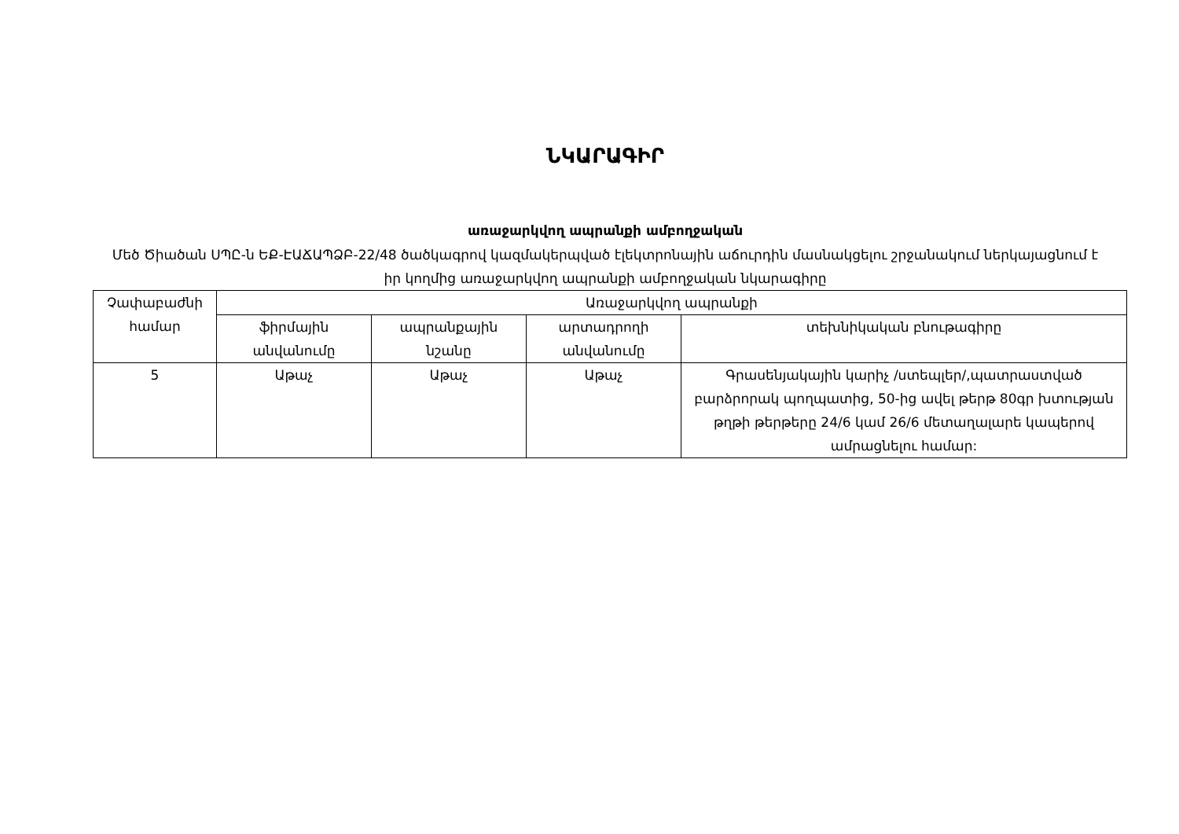ՆԿԱՐԱԳԻՐ
առաջարկվող ապրանքի ամբողջական
Մեծ Ծիածան ՍՊԸ-ն ԵՔ-ԷԱՃԱՊՁԲ-22/48 ծածկագրով կազմակերպված էլեկտրոնային աճուրդին մասնակցելու շրջանակում ներկայացնում է իր կողմից առաջարկվող ապրանքի ամբողջական նկարագիրը
| Չափաբաժնի համար | Առաջարկվող ապրանքի | | | |
| --- | --- | --- | --- | --- |
| | ֆիրմային անվանումը | ապրանքային նշանը | արտադրողի անվանումը | տեխնիկական բնութագիրը |
| 5 | Աթաչ | Աթաչ | Աթաչ | Գրասենյակային կարիչ /ստեպլեր/,պատրաստված բարձրորակ պողպատից, 50-ից ավել թերթ 80գր խտության թղթի թերթերը 24/6 կամ 26/6 մետաղալարե կապերով ամրացնելու համար: |